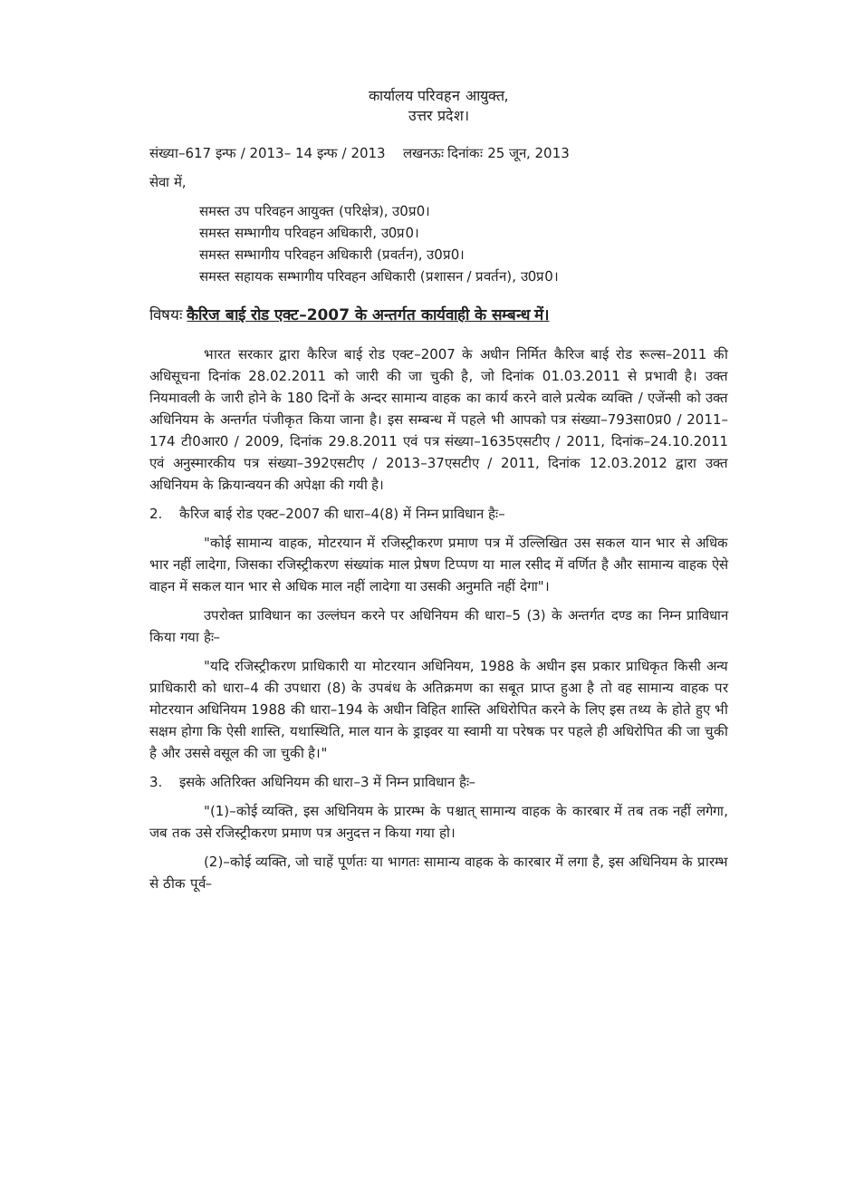कार्यालय परिवहन आयुक्त,
उत्तर प्रदेश।
संख्या–617 इन्फ / 2013– 14 इन्फ / 2013 लखनऊः दिनांकः 25 जून, 2013
सेवा में,
समस्त उप परिवहन आयुक्त (परिक्षेत्र), उ0प्र0।
समस्त सम्भागीय परिवहन अधिकारी, उ0प्र0।
समस्त सम्भागीय परिवहन अधिकारी (प्रवर्तन), उ0प्र0।
समस्त सहायक सम्भागीय परिवहन अधिकारी (प्रशासन / प्रवर्तन), उ0प्र0।
विषयः कैरिज बाई रोड एक्ट–2007 के अन्तर्गत कार्यवाही के सम्बन्ध में।
भारत सरकार द्वारा कैरिज बाई रोड एक्ट–2007 के अधीन निर्मित कैरिज बाई रोड रूल्स–2011 की अधिसूचना दिनांक 28.02.2011 को जारी की जा चुकी है, जो दिनांक 01.03.2011 से प्रभावी है। उक्त नियमावली के जारी होने के 180 दिनों के अन्दर सामान्य वाहक का कार्य करने वाले प्रत्येक व्यक्ति / एजेंन्सी को उक्त अधिनियम के अन्तर्गत पंजीकृत किया जाना है। इस सम्बन्ध में पहले भी आपको पत्र संख्या–793सा0प्र0 / 2011–174 टी0आर0 / 2009, दिनांक 29.8.2011 एवं पत्र संख्या–1635एसटीए / 2011, दिनांक–24.10.2011 एवं अनुस्मारकीय पत्र संख्या–392एसटीए / 2013–37एसटीए / 2011, दिनांक 12.03.2012 द्वारा उक्त अधिनियम के क्रियान्वयन की अपेक्षा की गयी है।
2. कैरिज बाई रोड एक्ट–2007 की धारा–4(8) में निम्न प्राविधान हैः–
"कोई सामान्य वाहक, मोटरयान में रजिस्ट्रीकरण प्रमाण पत्र में उल्लिखित उस सकल यान भार से अधिक भार नहीं लादेगा, जिसका रजिस्ट्रीकरण संख्यांक माल प्रेषण टिप्पण या माल रसीद में वर्णित है और सामान्य वाहक ऐसे वाहन में सकल यान भार से अधिक माल नहीं लादेगा या उसकी अनुमति नहीं देगा"।
उपरोक्त प्राविधान का उल्लंघन करने पर अधिनियम की धारा–5 (3) के अन्तर्गत दण्ड का निम्न प्राविधान किया गया हैः–
"यदि रजिस्ट्रीकरण प्राधिकारी या मोटरयान अधिनियम, 1988 के अधीन इस प्रकार प्राधिकृत किसी अन्य प्राधिकारी को धारा–4 की उपधारा (8) के उपबंध के अतिक्रमण का सबूत प्राप्त हुआ है तो वह सामान्य वाहक पर मोटरयान अधिनियम 1988 की धारा–194 के अधीन विहित शास्ति अधिरोपित करने के लिए इस तथ्य के होते हुए भी सक्षम होगा कि ऐसी शास्ति, यथास्थिति, माल यान के ड्राइवर या स्वामी या परेषक पर पहले ही अधिरोपित की जा चुकी है और उससे वसूल की जा चुकी है।"
3. इसके अतिरिक्त अधिनियम की धारा–3 में निम्न प्राविधान हैः–
"(1)–कोई व्यक्ति, इस अधिनियम के प्रारम्भ के पश्चात् सामान्य वाहक के कारबार में तब तक नहीं लगेगा, जब तक उसे रजिस्ट्रीकरण प्रमाण पत्र अनुदत्त न किया गया हो।
(2)–कोई व्यक्ति, जो चाहें पूर्णतः या भागतः सामान्य वाहक के कारबार में लगा है, इस अधिनियम के प्रारम्भ से ठीक पूर्व–